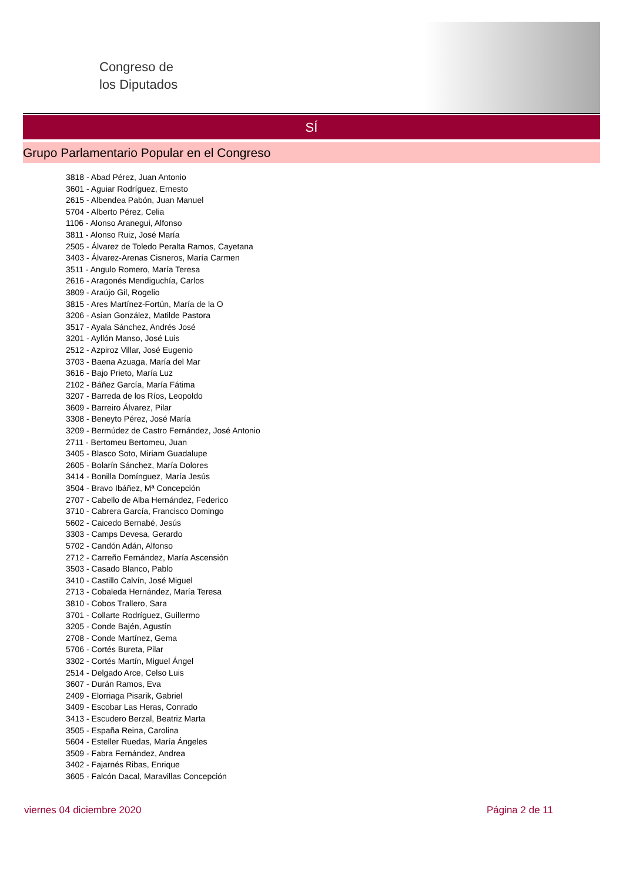Congreso de
los Diputados
SÍ
Grupo Parlamentario Popular en el Congreso
3818 - Abad Pérez, Juan Antonio
3601 - Aguiar Rodríguez, Ernesto
2615 - Albendea Pabón, Juan Manuel
5704 - Alberto Pérez, Celia
1106 - Alonso Aranegui, Alfonso
3811 - Alonso Ruiz, José María
2505 - Álvarez de Toledo Peralta Ramos, Cayetana
3403 - Álvarez-Arenas Cisneros, María Carmen
3511 - Angulo Romero, María Teresa
2616 - Aragonés Mendiguchía, Carlos
3809 - Araújo Gil, Rogelio
3815 - Ares Martínez-Fortún, María de la O
3206 - Asian González, Matilde Pastora
3517 - Ayala Sánchez, Andrés José
3201 - Ayllón Manso, José Luis
2512 - Azpiroz Villar, José Eugenio
3703 - Baena Azuaga, María del Mar
3616 - Bajo Prieto, María Luz
2102 - Báñez García, María Fátima
3207 - Barreda de los Ríos, Leopoldo
3609 - Barreiro Álvarez, Pilar
3308 - Beneyto Pérez, José María
3209 - Bermúdez de Castro Fernández, José Antonio
2711 - Bertomeu Bertomeu, Juan
3405 - Blasco Soto, Miriam Guadalupe
2605 - Bolarín Sánchez, María Dolores
3414 - Bonilla Domínguez, María Jesús
3504 - Bravo Ibáñez, Mª Concepción
2707 - Cabello de Alba Hernández, Federico
3710 - Cabrera García, Francisco Domingo
5602 - Caicedo Bernabé, Jesús
3303 - Camps Devesa, Gerardo
5702 - Candón Adán, Alfonso
2712 - Carreño Fernández, María Ascensión
3503 - Casado Blanco, Pablo
3410 - Castillo Calvín, José Miguel
2713 - Cobaleda Hernández, María Teresa
3810 - Cobos Trallero, Sara
3701 - Collarte Rodríguez, Guillermo
3205 - Conde Bajén, Agustín
2708 - Conde Martínez, Gema
5706 - Cortés Bureta, Pilar
3302 - Cortés Martín, Miguel Ángel
2514 - Delgado Arce, Celso Luis
3607 - Durán Ramos, Eva
2409 - Elorriaga Pisarik, Gabriel
3409 - Escobar Las Heras, Conrado
3413 - Escudero Berzal, Beatriz Marta
3505 - España Reina, Carolina
5604 - Esteller Ruedas, María Ángeles
3509 - Fabra Fernández, Andrea
3402 - Fajarnés Ribas, Enrique
3605 - Falcón Dacal, Maravillas Concepción
viernes 04 diciembre 2020 Página 2 de 11